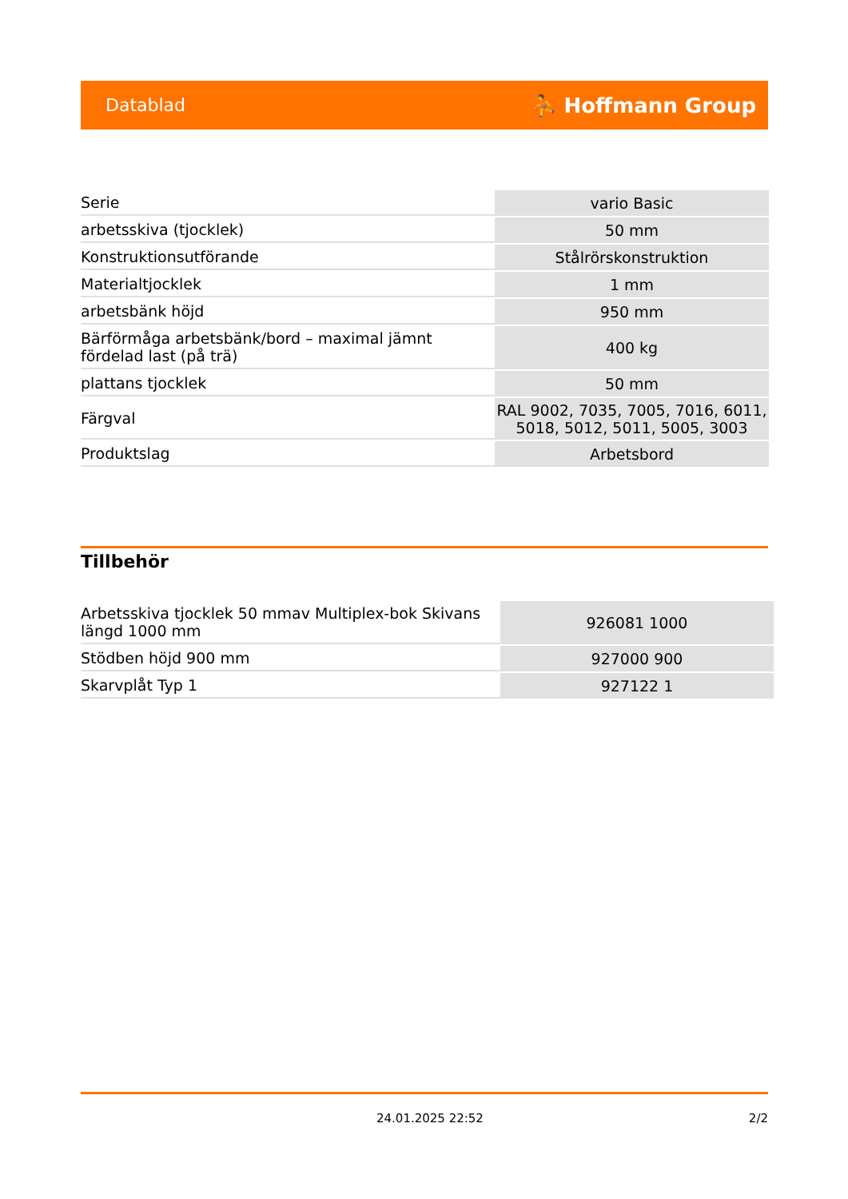Datablad ⛹ Hoffmann Group
| Serie | vario Basic |
| arbetsskiva (tjocklek) | 50 mm |
| Konstruktionsutförande | Stålrörskonstruktion |
| Materialtjocklek | 1 mm |
| arbetsbänk höjd | 950 mm |
| Bärförmåga arbetsbänk/bord – maximal jämnt fördelad last (på trä) | 400 kg |
| plattans tjocklek | 50 mm |
| Färgval | RAL 9002, 7035, 7005, 7016, 6011, 5018, 5012, 5011, 5005, 3003 |
| Produktslag | Arbetsbord |
Tillbehör
| Arbetsskiva tjocklek 50 mmav Multiplex-bok Skivans längd 1000 mm | 926081 1000 |
| Stödben höjd 900 mm | 927000 900 |
| Skarvplåt Typ 1 | 927122 1 |
24.01.2025 22:52 2/2